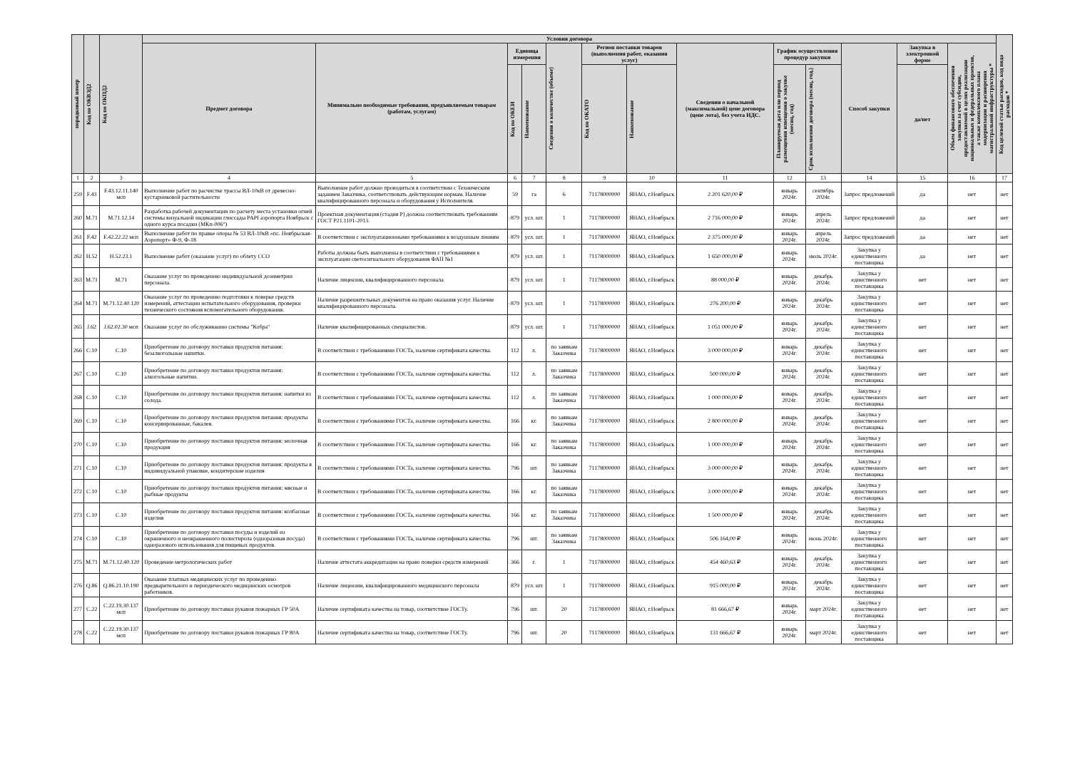| порядковый номер | Код по ОКВЭД2 | Код по ОКПД2 | Условия договора | | | | | | | | | | | | | Код целевой статьи расходов, код вида расходов * |
| --- | --- | --- | --- | --- | --- | --- | --- | --- | --- | --- | --- | --- | --- | --- | --- | --- |
| | | | Предмет договора | Минимально необходимые требования, предъявляемым товарам (работам, услугам) | Единица измерения | | Сведения о количестве (объеме) | Регион поставки товаров (выполнения работ, оказания услуг) | | Сведения о начальной (максимальной) цене договора (цене лота), без учета НДС. | График осуществления процедур закупки | | Способ закупки | Закупка в электронной форме | Объем финансового обеспечения закупки за счет субсидии, предоставляемой в целях реализации национальных и федеральных проектов, а также комплексного плана модернизации и расширения магистральной инфраструктуры * | |
| | | | | | Код по ОКЕИ | Наименование | | Код по ОКАТО | Наименование | | Планируемая дата или период размещения извещения о закупке (месяц, год) | Срок исполнения договора (месяц, год.) | | да/нет | | |
| 1 | 2 | 3 | 4 | 5 | 6 | 7 | 8 | 9 | 10 | 11 | 12 | 13 | 14 | 15 | 16 | 17 |
| 259 | F.43 | F.43.12.11.140 мсп | Выполнение работ по расчистке трассы ВЛ-10кВ от древесно-кустарниковой растительности | Выполнение работ должно проводиться в соответствии с Техническим заданием Заказчика, соответствовать действующим нормам. Наличие квалифицированного персонала и оборудования у Исполнителя. | 59 | га | 6 | 71178000000 | ЯНАО, г.Ноябрьск | 2 201 620,00 ₽ | январь 2024г. | сентябрь 2024г. | Запрос предложений | да | нет | нет |
| 260 | M.71 | M.71.12.14 | Разработка рабочей документации по расчету места установки огней системы визуальной индикации глиссады PAPI аэропорта Ноябрьск с одного курса посадки (МКп-006°) | Проектная документация (стадия Р) должна соответствовать требованиям ГОСТ Р21.1101-2013. | 879 | усл. шт. | 1 | 71178000000 | ЯНАО, г.Ноябрьск | 2 716 000,00 ₽ | январь 2024г. | апрель 2024г. | Запрос предложений | да | нет | нет |
| 261 | F.42 | F.42.22.22 мсп | Выполнение работ по правке опоры № 53 ВЛ-10кВ «пс. Ноябрьская-Аэропорт» Ф-9, Ф-18 | В соответствии с эксплуатационными требованиями к воздушным линиям | 879 | усл. шт. | 1 | 71178000000 | ЯНАО, г.Ноябрьск | 2 375 000,00 ₽ | январь 2024г. | апрель 2024г. | Запрос предложений | да | нет | нет |
| 262 | H.52 | H.52.23.1 | Выполнение работ (оказание услуг) по облету ССО | Работы должны быть выполнены в соответствии с требованиями к эксплуатации светосигнального оборудования ФАП №1 | 879 | усл. шт. | 1 | 71178000000 | ЯНАО, г.Ноябрьск | 1 650 000,00 ₽ | январь 2024г. | июль 2024г. | Закупка у единственного поставщика | да | нет | нет |
| 263 | M.71 | M.71 | Оказание услуг по проведению индивидуальной дозиметрии персонала. | Наличие лицензии, квалифицированного персонала | 879 | усл. шт. | 1 | 71178000000 | ЯНАО, г.Ноябрьск | 88 000,00 ₽ | январь 2024г. | декабрь 2024г. | Закупка у единственного поставщика | нет | нет | нет |
| 264 | M.71 | M.71.12.40.120 | Оказание услуг по проведению подготовки к поверке средств измерений, аттестации испытательного оборудования, проверки технического состояния вспомогательного оборудования. | Наличие разрешительных документов на право оказания услуг. Наличие квалифицированного персонала. | 879 | усл. шт. | 1 | 71178000000 | ЯНАО, г.Ноябрьск | 276 200,00 ₽ | январь 2024г. | декабрь 2024г. | Закупка у единственного поставщика | нет | нет | нет |
| 265 | J.62 | J.62.02.30 мсп | Оказание услуг по обслуживанию системы "Кобра" | Наличие квалифицированных специалистов. | 879 | усл. шт. | 1 | 71178000000 | ЯНАО, г.Ноябрьск | 1 051 000,00 ₽ | январь 2024г. | декабрь 2024г. | Закупка у единственного поставщика | нет | нет | нет |
| 266 | C.10 | C.10 | Приобретение по договору поставки продуктов питания: безалкогольные напитки. | В соответствии с требованиями ГОСТа, наличие сертификата качества. | 112 | л. | по заявкам Заказчика | 71178000000 | ЯНАО, г.Ноябрьск | 3 000 000,00 ₽ | январь 2024г. | декабрь 2024г. | Закупка у единственного поставщика | нет | нет | нет |
| 267 | C.10 | C.10 | Приобретение по договору поставки продуктов питания: алкогольные напитки. | В соответствии с требованиями ГОСТа, наличие сертификата качества. | 112 | л. | по заявкам Заказчика | 71178000000 | ЯНАО, г.Ноябрьск | 500 000,00 ₽ | январь 2024г. | декабрь 2024г. | Закупка у единственного поставщика | нет | нет | нет |
| 268 | C.10 | C.10 | Приобретение по договору поставки продуктов питания: напитки из солода. | В соответствии с требованиями ГОСТа, наличие сертификата качества. | 112 | л. | по заявкам Заказчика | 71178000000 | ЯНАО, г.Ноябрьск | 1 000 000,00 ₽ | январь 2024г. | декабрь 2024г. | Закупка у единственного поставщика | нет | нет | нет |
| 269 | C.10 | C.10 | Приобретение по договору поставки продуктов питания: продукты консервированные, бакалея. | В соответствии с требованиями ГОСТа, наличие сертификата качества. | 166 | кг. | по заявкам Заказчика | 71178000000 | ЯНАО, г.Ноябрьск | 2 800 000,00 ₽ | январь 2024г. | декабрь 2024г. | Закупка у единственного поставщика | нет | нет | нет |
| 270 | C.10 | C.10 | Приобретение по договору поставки продуктов питания: молочная продукция | В соответствии с требованиями ГОСТа, наличие сертификата качества. | 166 | кг. | по заявкам Заказчика | 71178000000 | ЯНАО, г.Ноябрьск | 1 000 000,00 ₽ | январь 2024г. | декабрь 2024г. | Закупка у единственного поставщика | нет | нет | нет |
| 271 | C.10 | C.10 | Приобретение по договору поставки продуктов питания: продукты в индивидуальной упаковке, кондитерские изделия | В соответствии с требованиями ГОСТа, наличие сертификата качества. | 796 | шт. | по заявкам Заказчика | 71178000000 | ЯНАО, г.Ноябрьск | 3 000 000,00 ₽ | январь 2024г. | декабрь 2024г. | Закупка у единственного поставщика | нет | нет | нет |
| 272 | C.10 | C.10 | Приобретение по договору поставки продуктов питания: мясные и рыбные продукты | В соответствии с требованиями ГОСТа, наличие сертификата качества. | 166 | кг. | по заявкам Заказчика | 71178000000 | ЯНАО, г.Ноябрьск | 3 000 000,00 ₽ | январь 2024г. | декабрь 2024г. | Закупка у единственного поставщика | нет | нет | нет |
| 273 | C.10 | C.10 | Приобретение по договору поставки продуктов питания: колбасные изделия | В соответствии с требованиями ГОСТа, наличие сертификата качества. | 166 | кг. | по заявкам Заказчика | 71178000000 | ЯНАО, г.Ноябрьск | 1 500 000,00 ₽ | январь 2024г. | декабрь 2024г. | Закупка у единственного поставщика | нет | нет | нет |
| 274 | C.10 | C.10 | Приобретение по договору поставки посуды и изделий из окрашенного и неокрашенного полистирола (одноразовая посуда) одноразового использования для пищевых продуктов. | В соответствии с требованиями ГОСТа, наличие сертификата качества. | 796 | шт. | по заявкам Заказчика | 71178000000 | ЯНАО, г.Ноябрьск | 506 164,00 ₽ | январь 2024г. | июнь 2024г. | Закупка у единственного поставщика | нет | нет | нет |
| 275 | M.71 | M.71.12.40.120 | Проведение метрологических работ | Наличие аттестата аккредитации на право поверки средств измерений | 366 | г. | 1 | 71178000000 | ЯНАО, г.Ноябрьск | 454 460,63 ₽ | январь 2024г. | декабрь 2024г. | Закупка у единственного поставщика | нет | нет | нет |
| 276 | Q.86 | Q.86.21.10.190 | Оказание платных медицинских услуг по проведению предварительного и периодического медицинских осмотров работников. | Наличие лицензии, квалифицированного медицинского персонала | 879 | усл. шт. | 1 | 71178000000 | ЯНАО, г.Ноябрьск | 915 000,00 ₽ | январь 2024г. | декабрь 2024г. | Закупка у единственного поставщика | нет | нет | нет |
| 277 | C.22 | C.22.19.30.137 мсп | Приобретение по договору поставки рукавов пожарных ГР 50А | Наличие сертификата качества на товар, соответствие ГОСТу. | 796 | шт. | 20 | 71178000000 | ЯНАО, г.Ноябрьск | 81 666,67 ₽ | январь 2024г. | март 2024г. | Закупка у единственного поставщика | нет | нет | нет |
| 278 | C.22 | C.22.19.30.137 мсп | Приобретение по договору поставки рукавов пожарных ГР 80А | Наличие сертификата качества на товар, соответствие ГОСТу. | 796 | шт. | 20 | 71178000000 | ЯНАО, г.Ноябрьск | 131 666,67 ₽ | январь 2024г. | март 2024г. | Закупка у единственного поставщика | нет | нет | нет |